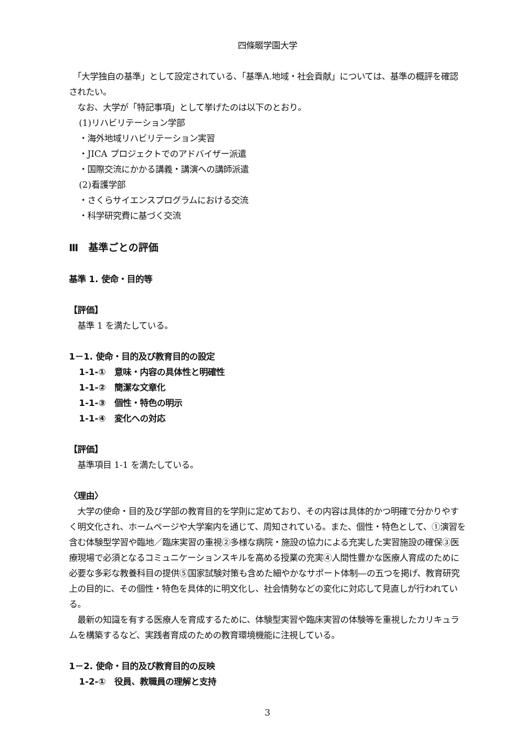四條畷学園大学
　「大学独自の基準」として設定されている、「基準A.地域・社会貢献」については、基準の概評を確認されたい。
　なお、大学が「特記事項」として挙げたのは以下のとおり。
(1)リハビリテーション学部
・海外地域リハビリテーション実習
・JICA プロジェクトでのアドバイザー派遣
・国際交流にかかる講義・講演への講師派遣
(2)看護学部
・さくらサイエンスプログラムにおける交流
・科学研究費に基づく交流
Ⅲ　基準ごとの評価
基準 1. 使命・目的等
【評価】
　基準 1 を満たしている。
1－1. 使命・目的及び教育目的の設定
1-1-①　意味・内容の具体性と明確性
1-1-②　簡潔な文章化
1-1-③　個性・特色の明示
1-1-④　変化への対応
【評価】
　基準項目 1-1 を満たしている。
〈理由〉
　大学の使命・目的及び学部の教育目的を学則に定めており、その内容は具体的かつ明確で分かりやすく明文化され、ホームページや大学案内を通じて、周知されている。また、個性・特色として、①演習を含む体験型学習や臨地／臨床実習の重視②多様な病院・施設の協力による充実した実習施設の確保③医療現場で必須となるコミュニケーションスキルを高める授業の充実④人間性豊かな医療人育成のために必要な多彩な教養科目の提供⑤国家試験対策も含めた細やかなサポート体制―の五つを掲げ、教育研究上の目的に、その個性・特色を具体的に明文化し、社会情勢などの変化に対応して見直しが行われている。
　最新の知識を有する医療人を育成するために、体験型実習や臨床実習の体験等を重視したカリキュラムを構築するなど、実践者育成のための教育環境機能に注視している。
1－2. 使命・目的及び教育目的の反映
1-2-①　役員、教職員の理解と支持
3